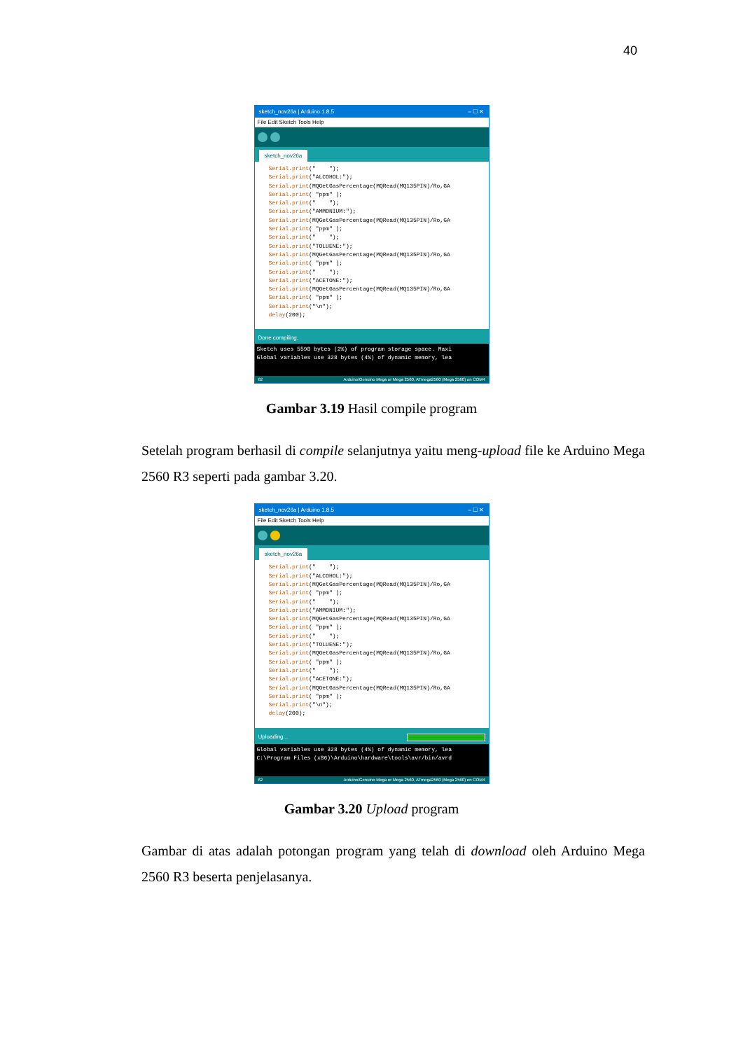40
sketch_nov26a | Arduino 1.8.5 – ☐ ✕
File Edit Sketch Tools Help
sketch_nov26a
Serial.print(" "); Serial.print("ALCOHOL:"); Serial.print(MQGetGasPercentage(MQRead(MQ135PIN)/Ro,GA Serial.print( "ppm" ); Serial.print(" "); Serial.print("AMMONIUM:"); Serial.print(MQGetGasPercentage(MQRead(MQ135PIN)/Ro,GA Serial.print( "ppm" ); Serial.print(" "); Serial.print("TOLUENE:"); Serial.print(MQGetGasPercentage(MQRead(MQ135PIN)/Ro,GA Serial.print( "ppm" ); Serial.print(" "); Serial.print("ACETONE:"); Serial.print(MQGetGasPercentage(MQRead(MQ135PIN)/Ro,GA Serial.print( "ppm" ); Serial.print("\n"); delay(200);
Done compiling.
Sketch uses 5598 bytes (2%) of program storage space. Maxi Global variables use 328 bytes (4%) of dynamic memory, lea
62 Arduino/Genuino Mega or Mega 2560, ATmega2560 (Mega 2560) on COM4
Gambar 3.19 Hasil compile program
Setelah program berhasil di compile selanjutnya yaitu meng-upload file ke Arduino Mega 2560 R3 seperti pada gambar 3.20.
sketch_nov26a | Arduino 1.8.5 – ☐ ✕
File Edit Sketch Tools Help
sketch_nov26a
Serial.print(" "); Serial.print("ALCOHOL:"); Serial.print(MQGetGasPercentage(MQRead(MQ135PIN)/Ro,GA Serial.print( "ppm" ); Serial.print(" "); Serial.print("AMMONIUM:"); Serial.print(MQGetGasPercentage(MQRead(MQ135PIN)/Ro,GA Serial.print( "ppm" ); Serial.print(" "); Serial.print("TOLUENE:"); Serial.print(MQGetGasPercentage(MQRead(MQ135PIN)/Ro,GA Serial.print( "ppm" ); Serial.print(" "); Serial.print("ACETONE:"); Serial.print(MQGetGasPercentage(MQRead(MQ135PIN)/Ro,GA Serial.print( "ppm" ); Serial.print("\n"); delay(200);
Uploading...
Global variables use 328 bytes (4%) of dynamic memory, lea C:\Program Files (x86)\Arduino\hardware\tools\avr/bin/avrd
62 Arduino/Genuino Mega or Mega 2560, ATmega2560 (Mega 2560) on COM4
Gambar 3.20 Upload program
Gambar di atas adalah potongan program yang telah di download oleh Arduino Mega 2560 R3 beserta penjelasanya.